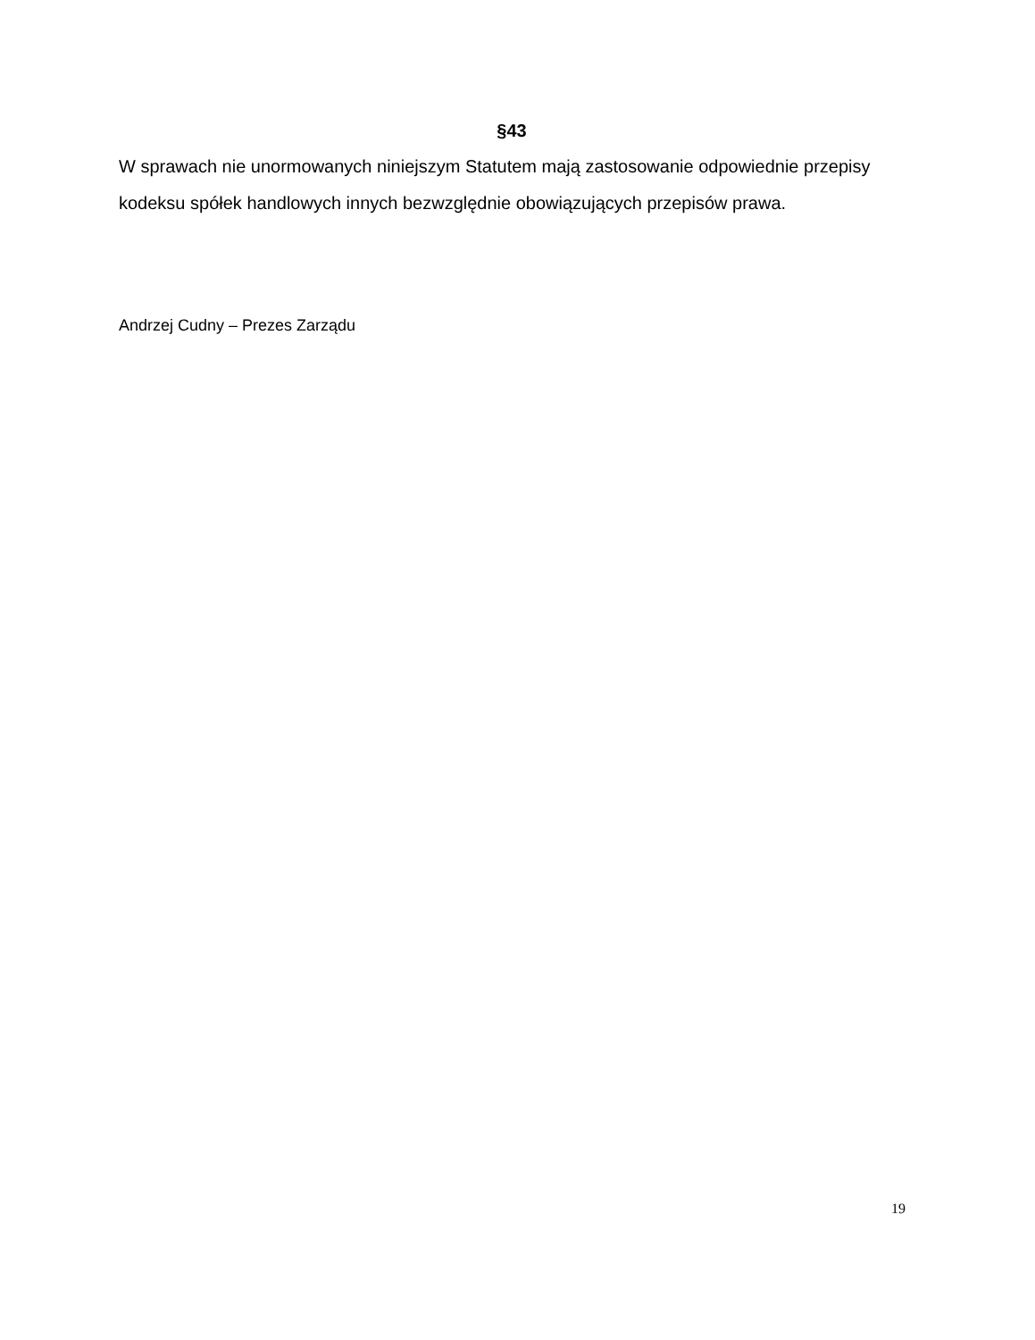§43
W sprawach nie unormowanych niniejszym Statutem mają zastosowanie odpowiednie przepisy kodeksu spółek handlowych innych bezwzględnie obowiązujących przepisów prawa.
Andrzej Cudny – Prezes Zarządu
19